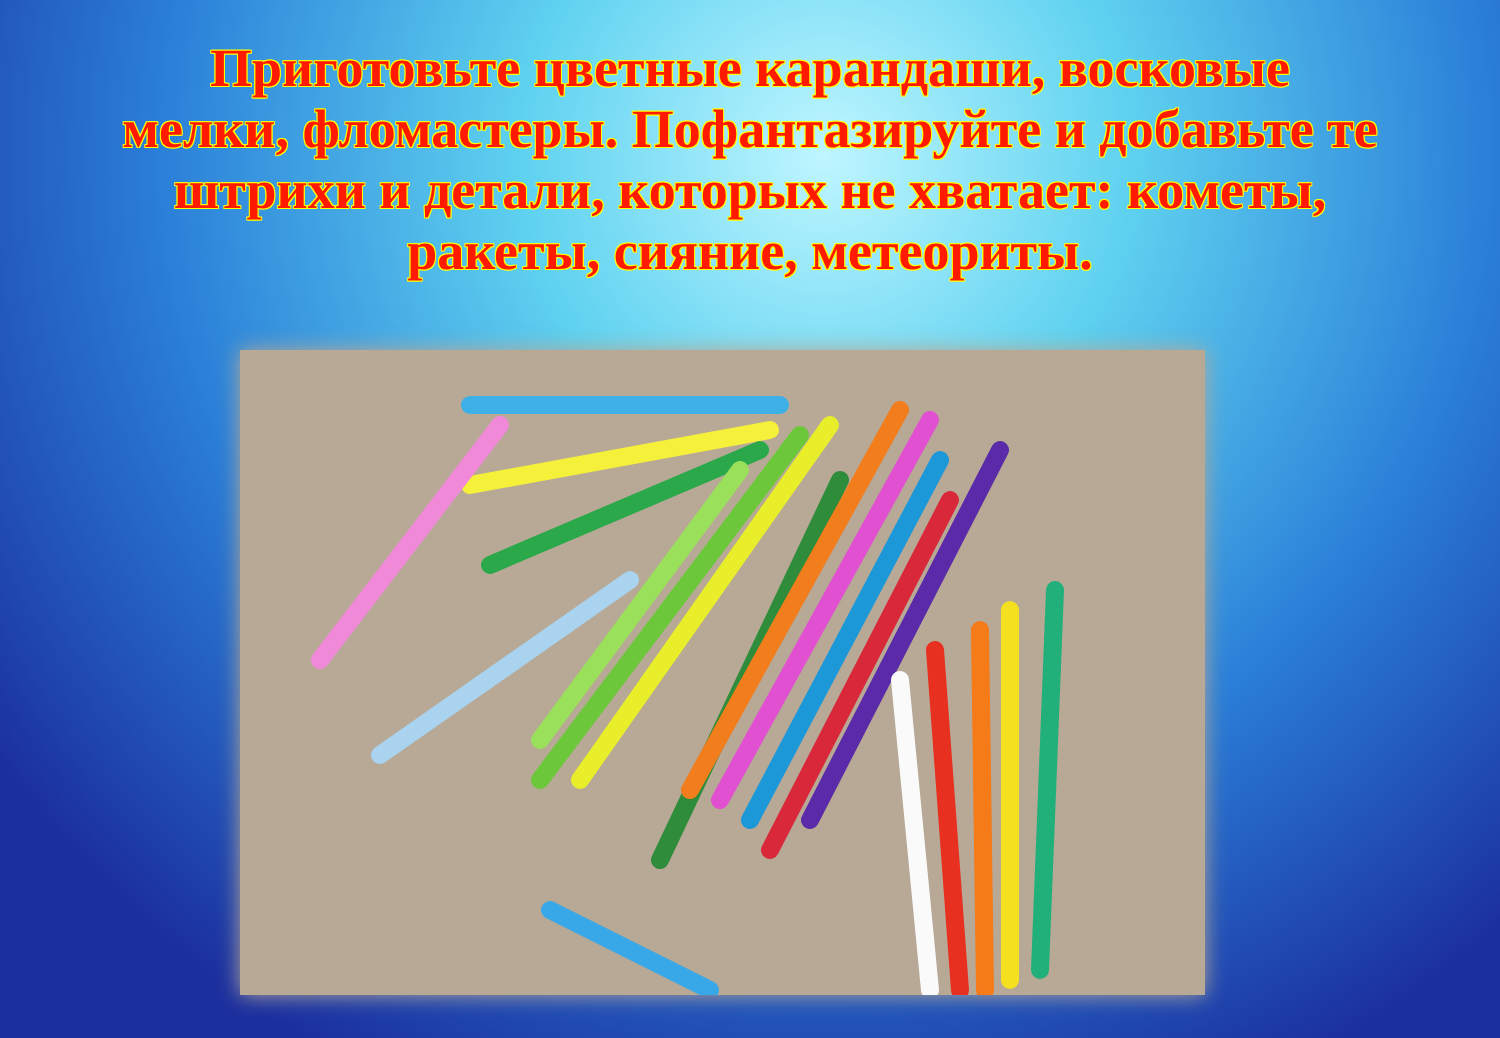Приготовьте цветные карандаши, восковые мелки, фломастеры. Пофантазируйте и добавьте те штрихи и детали, которых не хватает: кометы, ракеты, сияние, метеориты.